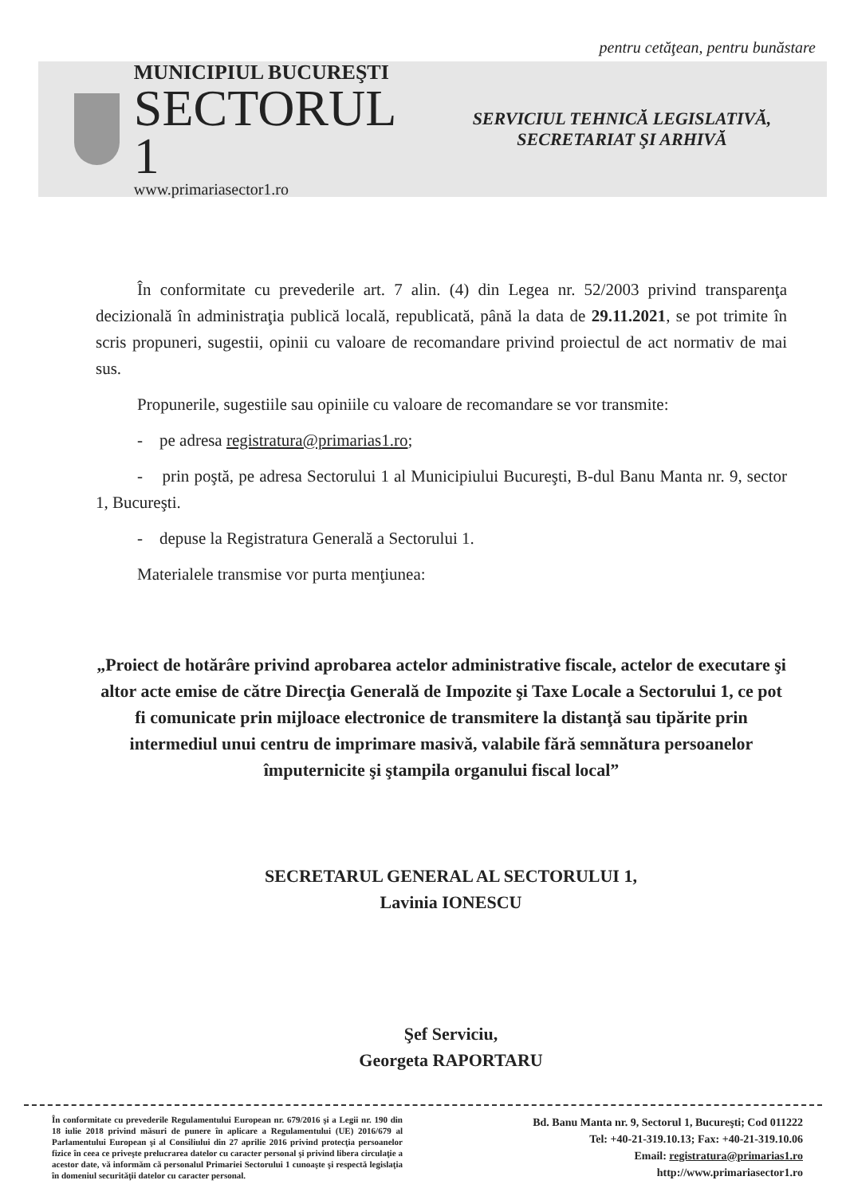pentru cetăţean, pentru bunăstare
MUNICIPIUL BUCUREŞTI
SECTORUL 1
www.primariasector1.ro
SERVICIUL TEHNICĂ LEGISLATIVĂ,
SECRETARIAT ŞI ARHIVĂ
În conformitate cu prevederile art. 7 alin. (4) din Legea nr. 52/2003 privind transparenţa decizională în administraţia publică locală, republicată, până la data de 29.11.2021, se pot trimite în scris propuneri, sugestii, opinii cu valoare de recomandare privind proiectul de act normativ de mai sus.
Propunerile, sugestiile sau opiniile cu valoare de recomandare se vor transmite:
- pe adresa registratura@primarias1.ro;
- prin poştă, pe adresa Sectorului 1 al Municipiului Bucureşti, B-dul Banu Manta nr. 9, sector 1, Bucureşti.
- depuse la Registratura Generală a Sectorului 1.
Materialele transmise vor purta menţiunea:
„Proiect de hotărâre privind aprobarea actelor administrative fiscale, actelor de executare şi altor acte emise de către Direcţia Generală de Impozite şi Taxe Locale a Sectorului 1, ce pot fi comunicate prin mijloace electronice de transmitere la distanţă sau tipărite prin intermediul unui centru de imprimare masivă, valabile fără semnătura persoanelor împuternicite şi ştampila organului fiscal local”
SECRETARUL GENERAL AL SECTORULUI 1,
Lavinia IONESCU
Şef Serviciu,
Georgeta RAPORTARU
În conformitate cu prevederile Regulamentului European nr. 679/2016 şi a Legii nr. 190 din 18 iulie 2018 privind măsuri de punere în aplicare a Regulamentului (UE) 2016/679 al Parlamentului European şi al Consiliului din 27 aprilie 2016 privind protecţia persoanelor fizice în ceea ce priveşte prelucrarea datelor cu caracter personal şi privind libera circulaţie a acestor date, vă informăm că personalul Primariei Sectorului 1 cunoaşte şi respectă legislaţia în domeniul securităţii datelor cu caracter personal.
Bd. Banu Manta nr. 9, Sectorul 1, Bucureşti; Cod 011222
Tel: +40-21-319.10.13; Fax: +40-21-319.10.06
Email: registratura@primarias1.ro
http://www.primariasector1.ro